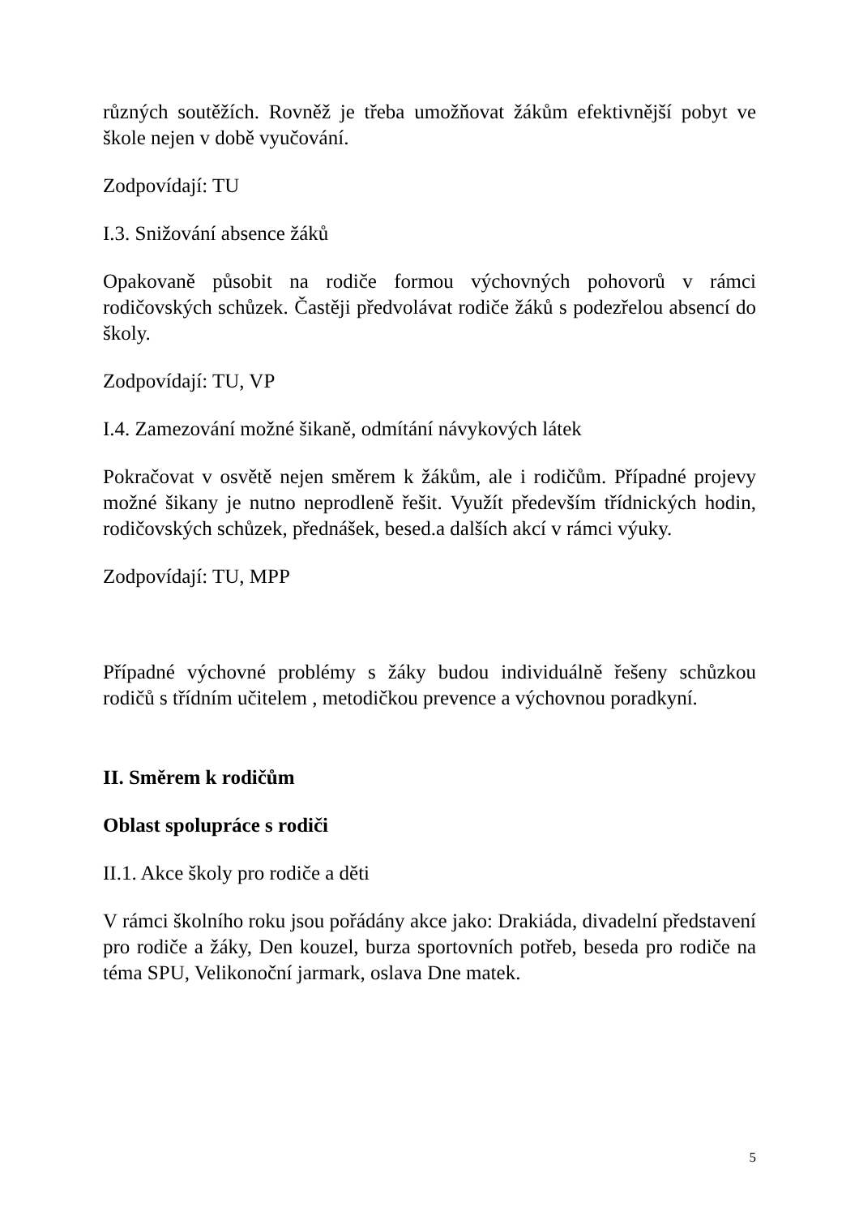různých soutěžích. Rovněž je třeba umožňovat žákům efektivnější pobyt ve škole nejen v době vyučování.
Zodpovídají: TU
I.3. Snižování absence žáků
Opakovaně působit na rodiče formou výchovných pohovorů v rámci rodičovských schůzek. Častěji předvolávat rodiče žáků s podezřelou absencí do školy.
Zodpovídají: TU, VP
I.4. Zamezování možné šikaně, odmítání návykových látek
Pokračovat v osvětě nejen směrem k žákům, ale i rodičům. Případné projevy možné šikany je nutno neprodleně řešit. Využít především třídnických hodin, rodičovských schůzek, přednášek, besed.a dalších akcí v rámci výuky.
Zodpovídají: TU, MPP
Případné výchovné problémy s žáky budou individuálně řešeny schůzkou rodičů s třídním učitelem , metodičkou prevence a výchovnou poradkyní.
II. Směrem k rodičům
Oblast spolupráce s rodiči
II.1. Akce školy pro rodiče a děti
V rámci školního roku jsou pořádány akce jako: Drakiáda, divadelní představení pro rodiče a žáky, Den kouzel, burza sportovních potřeb, beseda pro rodiče na téma SPU, Velikonoční jarmark, oslava Dne matek.
5